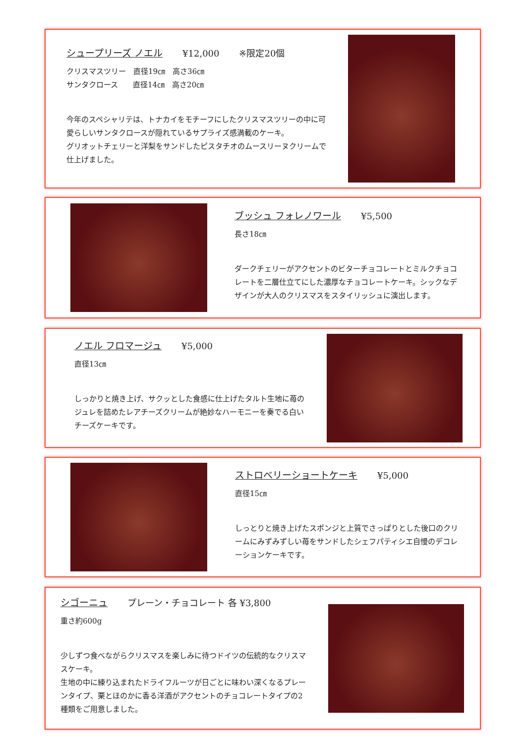シュープリーズ ノエル
¥12,000 ※限定20個
クリスマスツリー　直径19㎝　高さ36㎝
サンタクロース　　直径14㎝　高さ20㎝
今年のスペシャリテは、トナカイをモチーフにしたクリスマスツリーの中に可愛らしいサンタクロースが隠れているサプライズ感満載のケーキ。
グリオットチェリーと洋梨をサンドしたピスタチオのムースリーヌクリームで仕上げました。
ブッシュ フォレノワール
¥5,500
長さ18㎝
ダークチェリーがアクセントのビターチョコレートとミルクチョコレートを二層仕立てにした濃厚なチョコレートケーキ。シックなデザインが大人のクリスマスをスタイリッシュに演出します。
ノエル フロマージュ
¥5,000
直径13㎝
しっかりと焼き上げ、サクッとした食感に仕上げたタルト生地に苺のジュレを詰めたレアチーズクリームが絶妙なハーモニーを奏でる白いチーズケーキです。
ストロベリーショートケーキ
¥5,000
直径15㎝
しっとりと焼き上げたスポンジと上質でさっぱりとした後口のクリームにみずみずしい苺をサンドしたシェフパティシエ自慢のデコレーションケーキです。
シゴーニュ
プレーン・チョコレート 各 ¥3,800
重さ約600g
少しずつ食べながらクリスマスを楽しみに待つドイツの伝統的なクリスマスケーキ。
生地の中に練り込まれたドライフルーツが日ごとに味わい深くなるプレーンタイプ、栗とほのかに香る洋酒がアクセントのチョコレートタイプの2種類をご用意しました。